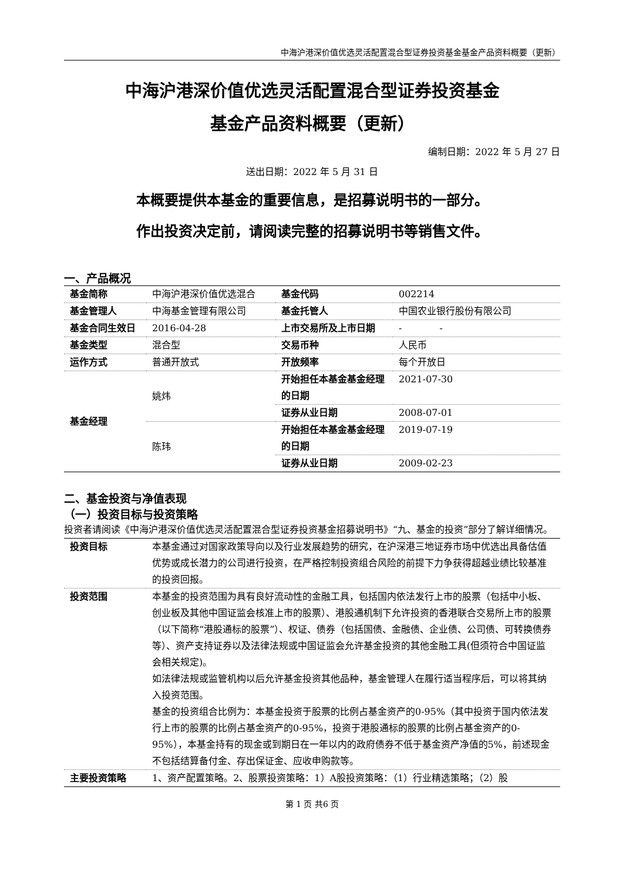中海沪港深价值优选灵活配置混合型证券投资基金基金产品资料概要（更新）
中海沪港深价值优选灵活配置混合型证券投资基金
基金产品资料概要（更新）
编制日期：2022 年 5 月 27 日
送出日期：2022 年 5 月 31 日
本概要提供本基金的重要信息，是招募说明书的一部分。
作出投资决定前，请阅读完整的招募说明书等销售文件。
一、产品概况
| 基金简称 | 中海沪港深价值优选混合 | 基金代码 | 002214 |
| 基金管理人 | 中海基金管理有限公司 | 基金托管人 | 中国农业银行股份有限公司 |
| 基金合同生效日 | 2016-04-28 | 上市交易所及上市日期 | - - |
| 基金类型 | 混合型 | 交易币种 | 人民币 |
| 运作方式 | 普通开放式 | 开放频率 | 每个开放日 |
| 基金经理 | 姚炜 | 开始担任本基金基金经理的日期 | 2021-07-30 |
| | | 证券从业日期 | 2008-07-01 |
| | 陈玮 | 开始担任本基金基金经理的日期 | 2019-07-19 |
| | | 证券从业日期 | 2009-02-23 |
二、基金投资与净值表现
（一）投资目标与投资策略
投资者请阅读《中海沪港深价值优选灵活配置混合型证券投资基金招募说明书》“九、基金的投资”部分了解详细情况。
| 投资目标 | 本基金通过对国家政策导向以及行业发展趋势的研究，在沪深港三地证券市场中优选出具备估值优势或成长潜力的公司进行投资，在严格控制投资组合风险的前提下力争获得超越业绩比较基准的投资回报。 |
| 投资范围 | 本基金的投资范围为具有良好流动性的金融工具，包括国内依法发行上市的股票（包括中小板、创业板及其他中国证监会核准上市的股票）、港股通机制下允许投资的香港联合交易所上市的股票（以下简称“港股通标的股票”）、权证、债券（包括国债、金融债、企业债、公司债、可转换债券等）、资产支持证券以及法律法规或中国证监会允许基金投资的其他金融工具(但须符合中国证监会相关规定)。 如法律法规或监管机构以后允许基金投资其他品种，基金管理人在履行适当程序后，可以将其纳入投资范围。 基金的投资组合比例为：本基金投资于股票的比例占基金资产的0-95%（其中投资于国内依法发行上市的股票的比例占基金资产的0-95%，投资于港股通标的股票的比例占基金资产的0-95%），本基金持有的现金或到期日在一年以内的政府债券不低于基金资产净值的5%，前述现金不包括结算备付金、存出保证金、应收申购款等。 |
| 主要投资策略 | 1、资产配置策略。2、股票投资策略：1）A股投资策略：（1）行业精选策略；（2）股 |
第 1 页 共6 页